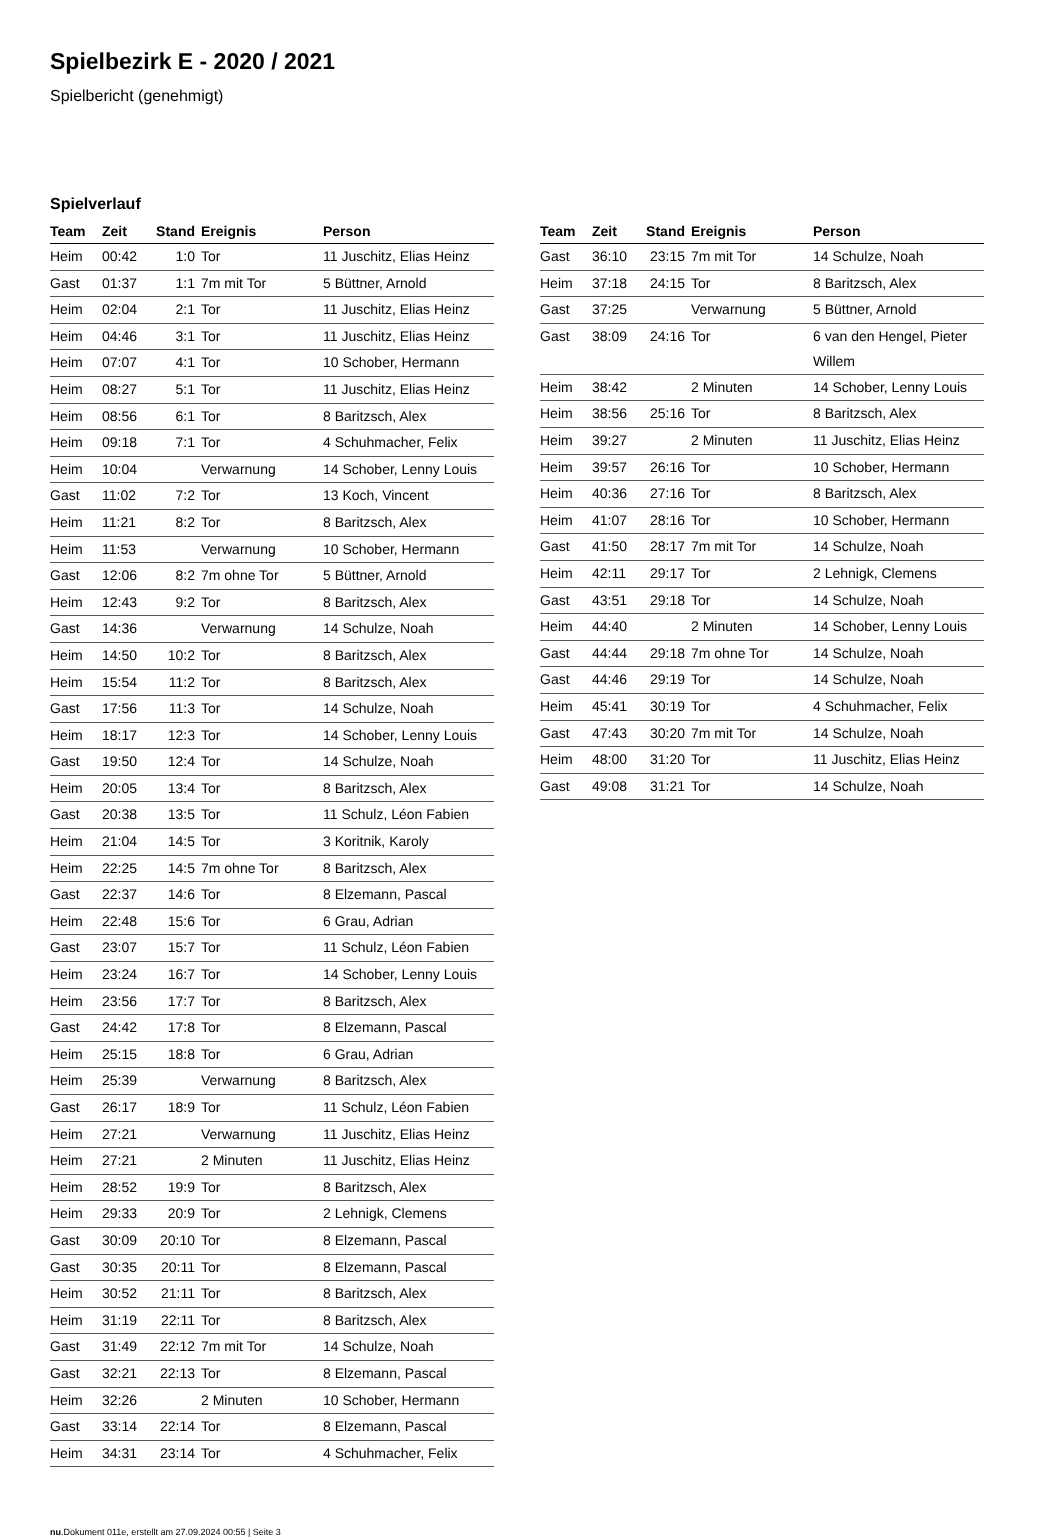Spielbezirk E - 2020 / 2021
Spielbericht (genehmigt)
Spielverlauf
| Team | Zeit | Stand | Ereignis | Person |
| --- | --- | --- | --- | --- |
| Heim | 00:42 | 1:0 | Tor | 11 Juschitz, Elias Heinz |
| Gast | 01:37 | 1:1 | 7m mit Tor | 5 Büttner, Arnold |
| Heim | 02:04 | 2:1 | Tor | 11 Juschitz, Elias Heinz |
| Heim | 04:46 | 3:1 | Tor | 11 Juschitz, Elias Heinz |
| Heim | 07:07 | 4:1 | Tor | 10 Schober, Hermann |
| Heim | 08:27 | 5:1 | Tor | 11 Juschitz, Elias Heinz |
| Heim | 08:56 | 6:1 | Tor | 8 Baritzsch, Alex |
| Heim | 09:18 | 7:1 | Tor | 4 Schuhmacher, Felix |
| Heim | 10:04 | | Verwarnung | 14 Schober, Lenny Louis |
| Gast | 11:02 | 7:2 | Tor | 13 Koch, Vincent |
| Heim | 11:21 | 8:2 | Tor | 8 Baritzsch, Alex |
| Heim | 11:53 | | Verwarnung | 10 Schober, Hermann |
| Gast | 12:06 | 8:2 | 7m ohne Tor | 5 Büttner, Arnold |
| Heim | 12:43 | 9:2 | Tor | 8 Baritzsch, Alex |
| Gast | 14:36 | | Verwarnung | 14 Schulze, Noah |
| Heim | 14:50 | 10:2 | Tor | 8 Baritzsch, Alex |
| Heim | 15:54 | 11:2 | Tor | 8 Baritzsch, Alex |
| Gast | 17:56 | 11:3 | Tor | 14 Schulze, Noah |
| Heim | 18:17 | 12:3 | Tor | 14 Schober, Lenny Louis |
| Gast | 19:50 | 12:4 | Tor | 14 Schulze, Noah |
| Heim | 20:05 | 13:4 | Tor | 8 Baritzsch, Alex |
| Gast | 20:38 | 13:5 | Tor | 11 Schulz, Léon Fabien |
| Heim | 21:04 | 14:5 | Tor | 3 Koritnik, Karoly |
| Heim | 22:25 | 14:5 | 7m ohne Tor | 8 Baritzsch, Alex |
| Gast | 22:37 | 14:6 | Tor | 8 Elzemann, Pascal |
| Heim | 22:48 | 15:6 | Tor | 6 Grau, Adrian |
| Gast | 23:07 | 15:7 | Tor | 11 Schulz, Léon Fabien |
| Heim | 23:24 | 16:7 | Tor | 14 Schober, Lenny Louis |
| Heim | 23:56 | 17:7 | Tor | 8 Baritzsch, Alex |
| Gast | 24:42 | 17:8 | Tor | 8 Elzemann, Pascal |
| Heim | 25:15 | 18:8 | Tor | 6 Grau, Adrian |
| Heim | 25:39 | | Verwarnung | 8 Baritzsch, Alex |
| Gast | 26:17 | 18:9 | Tor | 11 Schulz, Léon Fabien |
| Heim | 27:21 | | Verwarnung | 11 Juschitz, Elias Heinz |
| Heim | 27:21 | | 2 Minuten | 11 Juschitz, Elias Heinz |
| Heim | 28:52 | 19:9 | Tor | 8 Baritzsch, Alex |
| Heim | 29:33 | 20:9 | Tor | 2 Lehnigk, Clemens |
| Gast | 30:09 | 20:10 | Tor | 8 Elzemann, Pascal |
| Gast | 30:35 | 20:11 | Tor | 8 Elzemann, Pascal |
| Heim | 30:52 | 21:11 | Tor | 8 Baritzsch, Alex |
| Heim | 31:19 | 22:11 | Tor | 8 Baritzsch, Alex |
| Gast | 31:49 | 22:12 | 7m mit Tor | 14 Schulze, Noah |
| Gast | 32:21 | 22:13 | Tor | 8 Elzemann, Pascal |
| Heim | 32:26 | | 2 Minuten | 10 Schober, Hermann |
| Gast | 33:14 | 22:14 | Tor | 8 Elzemann, Pascal |
| Heim | 34:31 | 23:14 | Tor | 4 Schuhmacher, Felix |
| Team | Zeit | Stand | Ereignis | Person |
| --- | --- | --- | --- | --- |
| Gast | 36:10 | 23:15 | 7m mit Tor | 14 Schulze, Noah |
| Heim | 37:18 | 24:15 | Tor | 8 Baritzsch, Alex |
| Gast | 37:25 | | Verwarnung | 5 Büttner, Arnold |
| Gast | 38:09 | 24:16 | Tor | 6 van den Hengel, Pieter Willem |
| Heim | 38:42 | | 2 Minuten | 14 Schober, Lenny Louis |
| Heim | 38:56 | 25:16 | Tor | 8 Baritzsch, Alex |
| Heim | 39:27 | | 2 Minuten | 11 Juschitz, Elias Heinz |
| Heim | 39:57 | 26:16 | Tor | 10 Schober, Hermann |
| Heim | 40:36 | 27:16 | Tor | 8 Baritzsch, Alex |
| Heim | 41:07 | 28:16 | Tor | 10 Schober, Hermann |
| Gast | 41:50 | 28:17 | 7m mit Tor | 14 Schulze, Noah |
| Heim | 42:11 | 29:17 | Tor | 2 Lehnigk, Clemens |
| Gast | 43:51 | 29:18 | Tor | 14 Schulze, Noah |
| Heim | 44:40 | | 2 Minuten | 14 Schober, Lenny Louis |
| Gast | 44:44 | 29:18 | 7m ohne Tor | 14 Schulze, Noah |
| Gast | 44:46 | 29:19 | Tor | 14 Schulze, Noah |
| Heim | 45:41 | 30:19 | Tor | 4 Schuhmacher, Felix |
| Gast | 47:43 | 30:20 | 7m mit Tor | 14 Schulze, Noah |
| Heim | 48:00 | 31:20 | Tor | 11 Juschitz, Elias Heinz |
| Gast | 49:08 | 31:21 | Tor | 14 Schulze, Noah |
nu.Dokument 011e, erstellt am 27.09.2024 00:55 | Seite 3